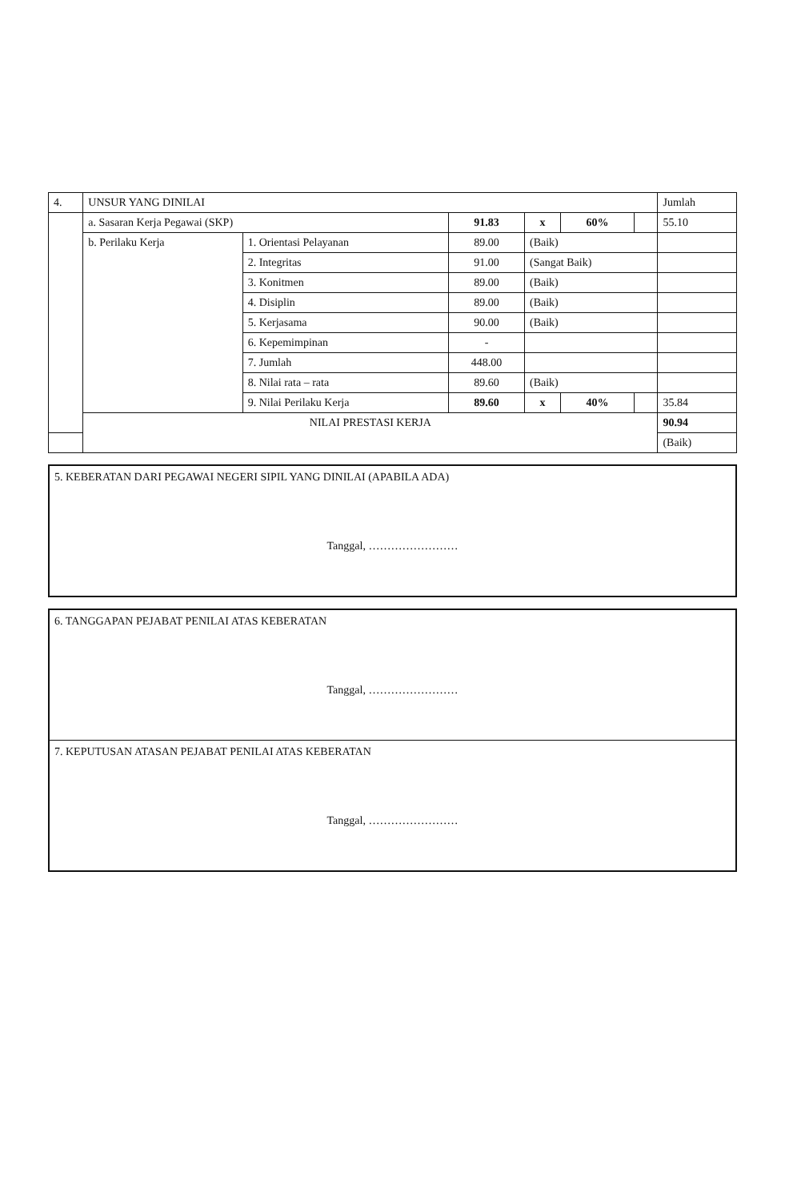| 4. | UNSUR YANG DINILAI | | | | | | Jumlah |
| --- | --- | --- | --- | --- | --- | --- | --- |
| | a. Sasaran Kerja Pegawai (SKP) | | 91.83 | x | 60% | | 55.10 |
| | b. Perilaku Kerja | 1. Orientasi Pelayanan | 89.00 | (Baik) | | | |
| | | 2. Integritas | 91.00 | (Sangat Baik) | | | |
| | | 3. Konitmen | 89.00 | (Baik) | | | |
| | | 4. Disiplin | 89.00 | (Baik) | | | |
| | | 5. Kerjasama | 90.00 | (Baik) | | | |
| | | 6. Kepemimpinan | - | | | | |
| | | 7. Jumlah | 448.00 | | | | |
| | | 8. Nilai rata – rata | 89.60 | (Baik) | | | |
| | | 9. Nilai Perilaku Kerja | 89.60 | x | 40% | | 35.84 |
| | NILAI PRESTASI KERJA | | | | | | 90.94 |
| | | | | | | | (Baik) |
5. KEBERATAN DARI PEGAWAI NEGERI SIPIL YANG DINILAI (APABILA ADA)
Tanggal, ……………………
6. TANGGAPAN PEJABAT PENILAI ATAS KEBERATAN
Tanggal, ……………………
7. KEPUTUSAN ATASAN PEJABAT PENILAI ATAS KEBERATAN
Tanggal, ……………………